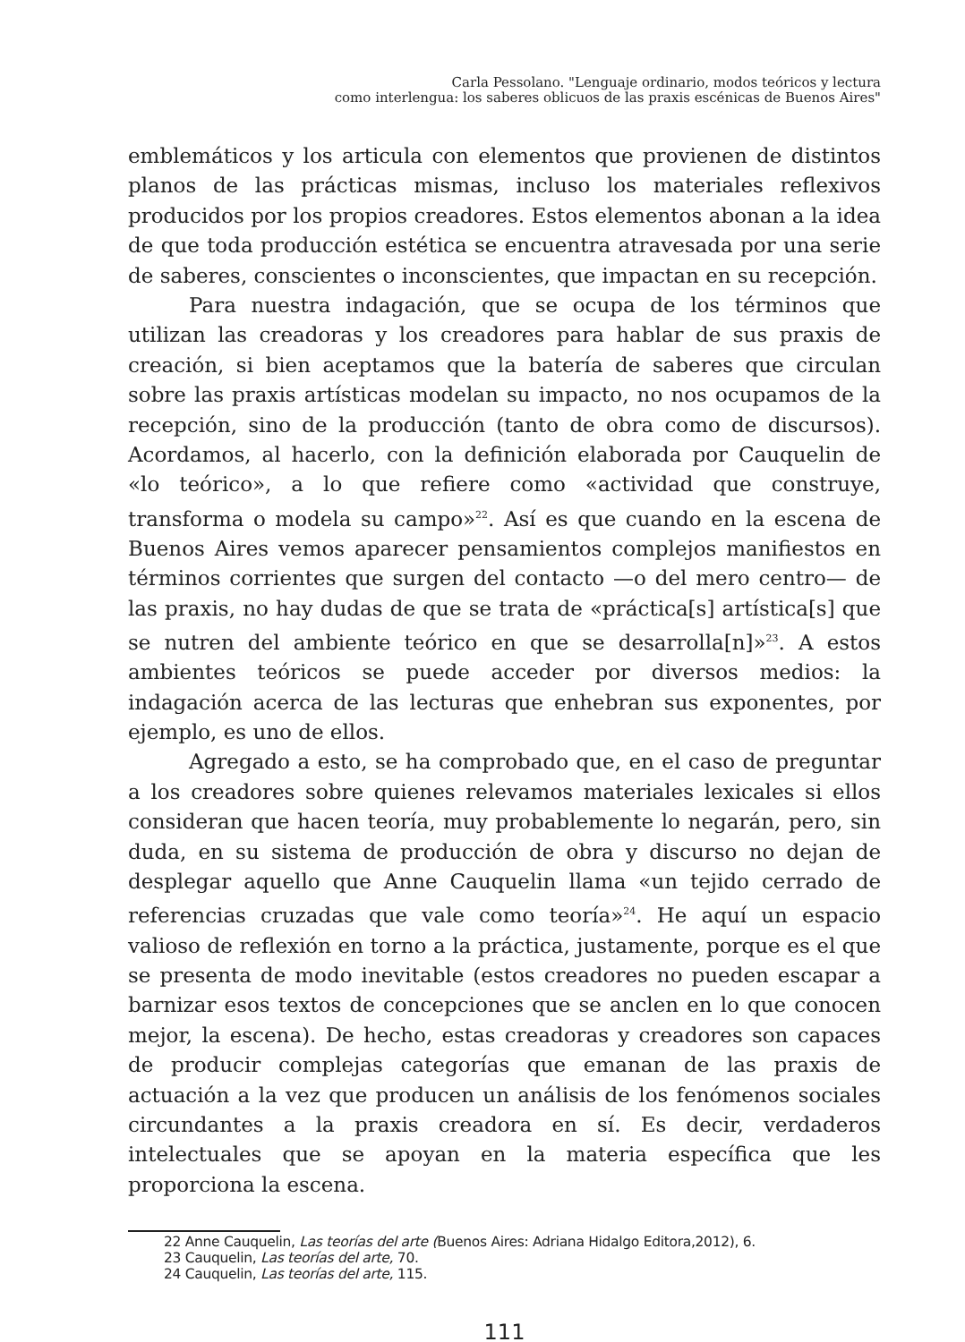Carla Pessolano. "Lenguaje ordinario, modos teóricos y lectura
como interlengua: los saberes oblicuos de las praxis escénicas de Buenos Aires"
emblemáticos y los articula con elementos que provienen de distintos planos de las prácticas mismas, incluso los materiales reflexivos producidos por los propios creadores. Estos elementos abonan a la idea de que toda producción estética se encuentra atravesada por una serie de saberes, conscientes o inconscientes, que impactan en su recepción.
Para nuestra indagación, que se ocupa de los términos que utilizan las creadoras y los creadores para hablar de sus praxis de creación, si bien aceptamos que la batería de saberes que circulan sobre las praxis artísticas modelan su impacto, no nos ocupamos de la recepción, sino de la producción (tanto de obra como de discursos). Acordamos, al hacerlo, con la definición elaborada por Cauquelin de «lo teórico», a lo que refiere como «actividad que construye, transforma o modela su campo»<sup>22</sup>. Así es que cuando en la escena de Buenos Aires vemos aparecer pensamientos complejos manifiestos en términos corrientes que surgen del contacto —o del mero centro— de las praxis, no hay dudas de que se trata de «práctica[s] artística[s] que se nutren del ambiente teórico en que se desarrolla[n]»<sup>23</sup>. A estos ambientes teóricos se puede acceder por diversos medios: la indagación acerca de las lecturas que enhebran sus exponentes, por ejemplo, es uno de ellos.
Agregado a esto, se ha comprobado que, en el caso de preguntar a los creadores sobre quienes relevamos materiales lexicales si ellos consideran que hacen teoría, muy probablemente lo negarán, pero, sin duda, en su sistema de producción de obra y discurso no dejan de desplegar aquello que Anne Cauquelin llama «un tejido cerrado de referencias cruzadas que vale como teoría»<sup>24</sup>. He aquí un espacio valioso de reflexión en torno a la práctica, justamente, porque es el que se presenta de modo inevitable (estos creadores no pueden escapar a barnizar esos textos de concepciones que se anclen en lo que conocen mejor, la escena). De hecho, estas creadoras y creadores son capaces de producir complejas categorías que emanan de las praxis de actuación a la vez que producen un análisis de los fenómenos sociales circundantes a la praxis creadora en sí. Es decir, verdaderos intelectuales que se apoyan en la materia específica que les proporciona la escena.
22 Anne Cauquelin, Las teorías del arte (Buenos Aires: Adriana Hidalgo Editora,2012), 6.
23 Cauquelin, Las teorías del arte, 70.
24 Cauquelin, Las teorías del arte, 115.
111